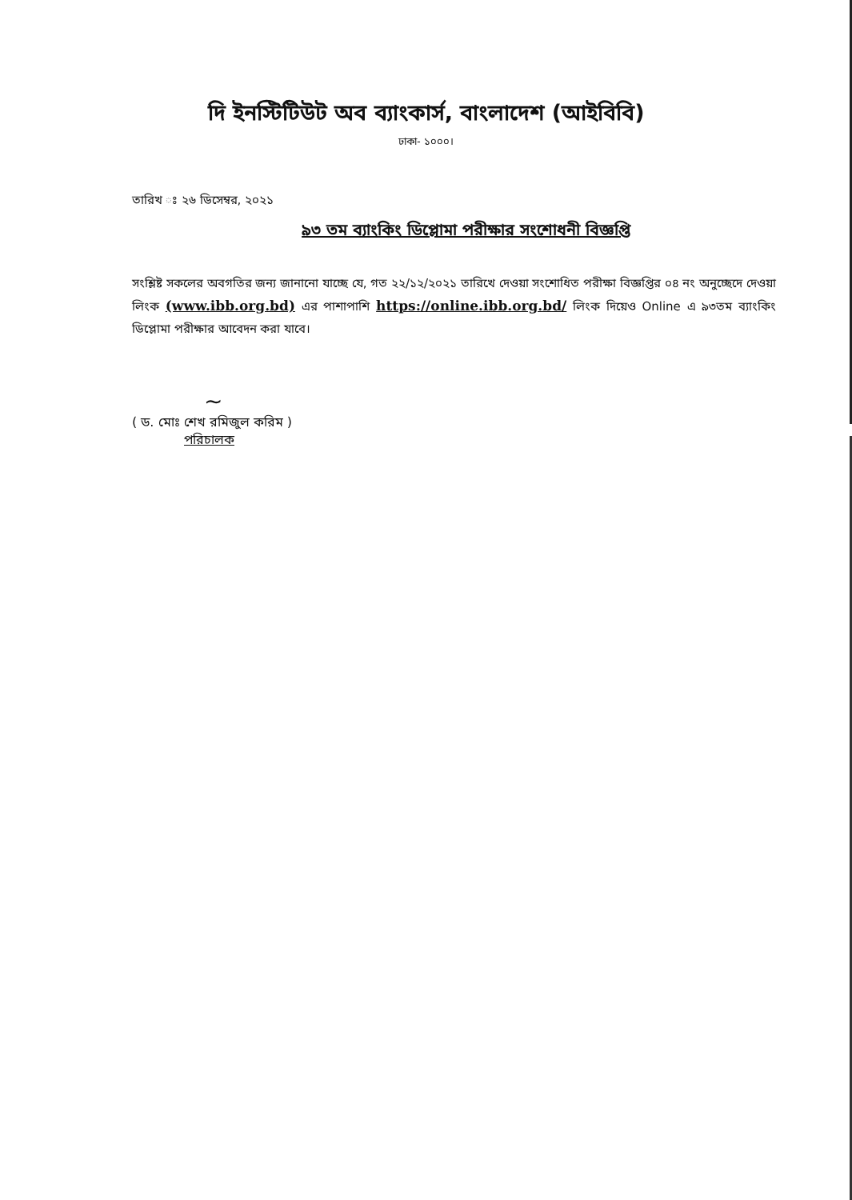দি ইনস্টিটিউট অব ব্যাংকার্স, বাংলাদেশ (আইবিবি)
ঢাকা- ১০০০।
তারিখ ঃ ২৬ ডিসেম্বর, ২০২১
৯৩ তম ব্যাংকিং ডিপ্লোমা পরীক্ষার সংশোধনী বিজ্ঞপ্তি
সংশ্লিষ্ট সকলের অবগতির জন্য জানানো যাচ্ছে যে, গত ২২/১২/২০২১ তারিখে দেওয়া সংশোধিত পরীক্ষা বিজ্ঞপ্তির ০৪ নং অনুচ্ছেদে দেওয়া লিংক (www.ibb.org.bd) এর পাশাপাশি https://online.ibb.org.bd/ লিংক দিয়েও Online এ ৯৩তম ব্যাংকিং ডিপ্লোমা পরীক্ষার আবেদন করা যাবে।
~
( ড. মোঃ শেখ রমিজুল করিম )
পরিচালক